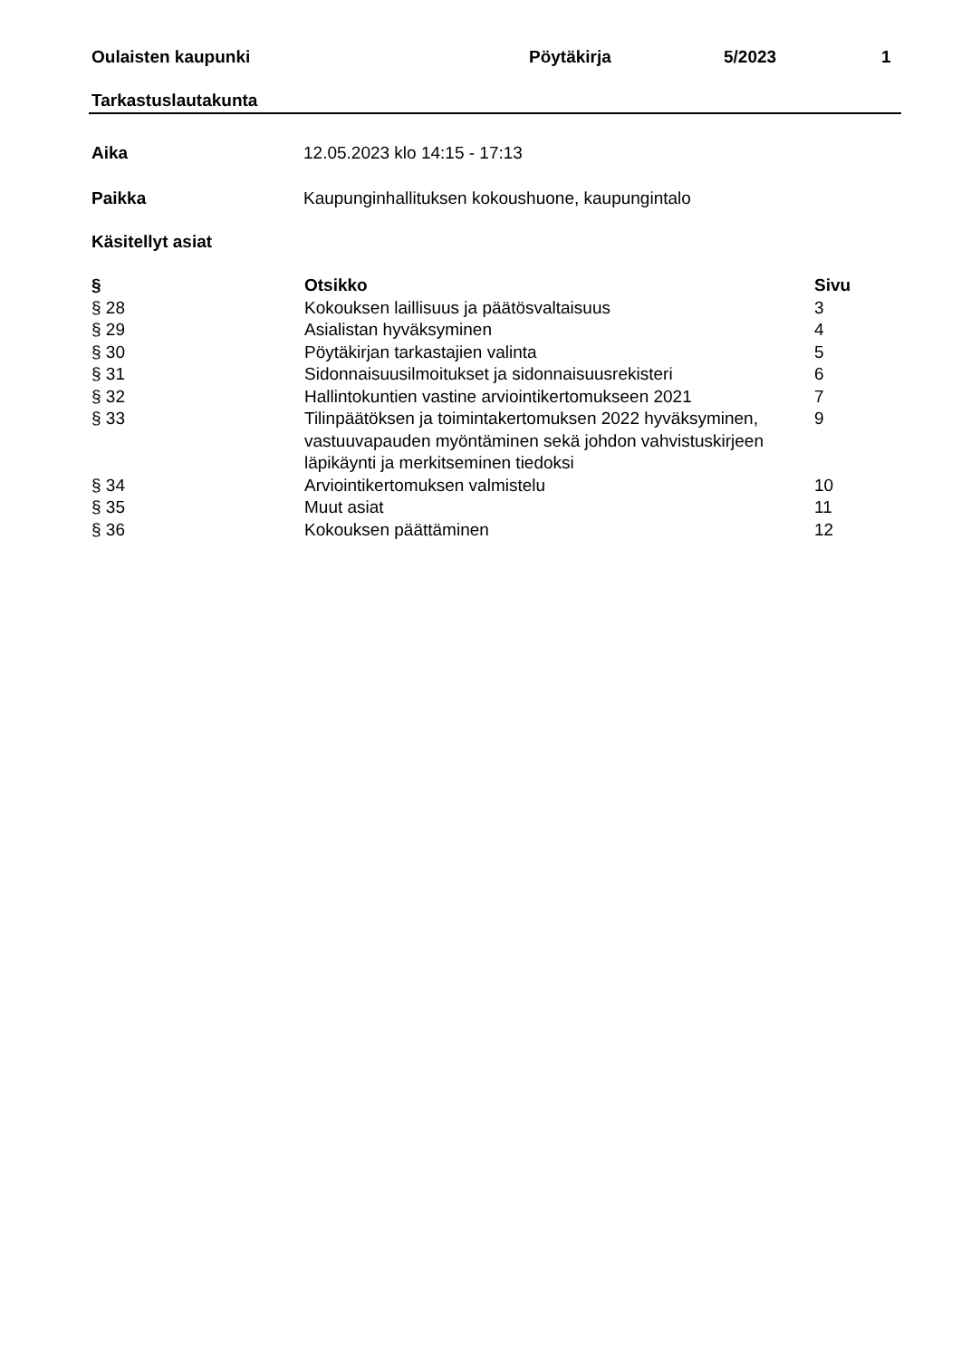Oulaisten kaupunki Pöytäkirja 5/2023 1
Tarkastuslautakunta
Aika 12.05.2023 klo 14:15 - 17:13
Paikka Kaupunginhallituksen kokoushuone, kaupungintalo
Käsitellyt asiat
| § | Otsikko | Sivu |
| --- | --- | --- |
| § 28 | Kokouksen laillisuus ja päätösvaltaisuus | 3 |
| § 29 | Asialistan hyväksyminen | 4 |
| § 30 | Pöytäkirjan tarkastajien valinta | 5 |
| § 31 | Sidonnaisuusilmoitukset ja sidonnaisuusrekisteri | 6 |
| § 32 | Hallintokuntien vastine arviointikertomukseen 2021 | 7 |
| § 33 | Tilinpäätöksen ja toimintakertomuksen 2022 hyväksyminen, vastuuvapauden myöntäminen sekä johdon vahvistuskirjeen läpikäynti ja merkitseminen tiedoksi | 9 |
| § 34 | Arviointikertomuksen valmistelu | 10 |
| § 35 | Muut asiat | 11 |
| § 36 | Kokouksen päättäminen | 12 |